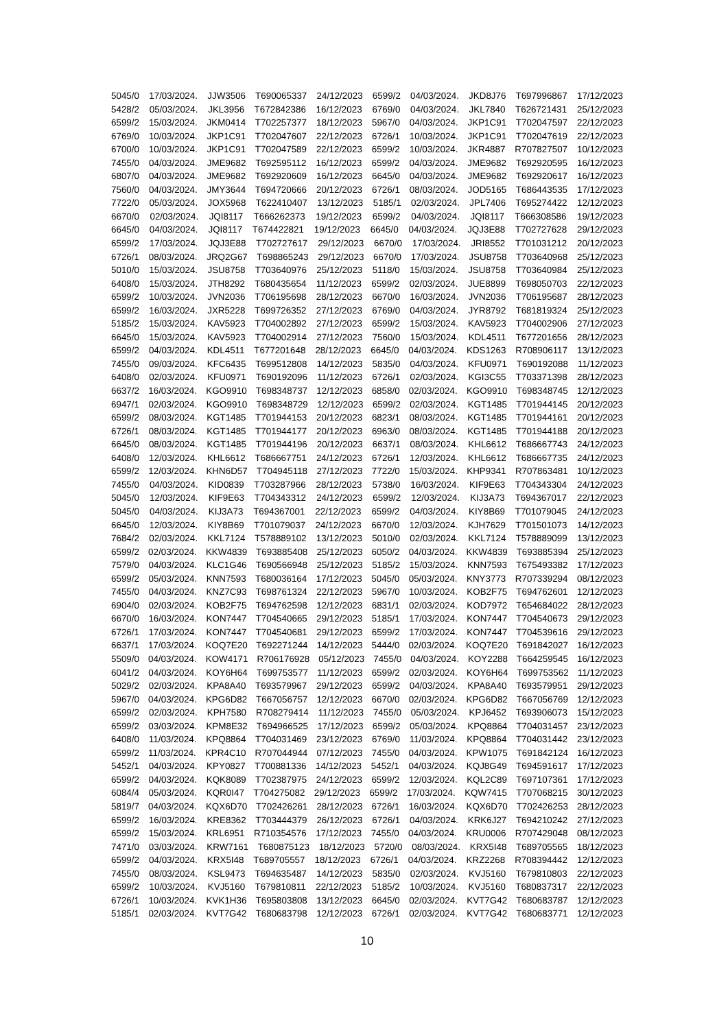5045/0 17/03/2024. JJW3506 T690065337 24/12/2023 6599/2 04/03/2024. JKD8J76 T697996867 17/12/2023
5428/2 05/03/2024. JKL3956 T672842386 16/12/2023 6769/0 04/03/2024. JKL7840 T626721431 25/12/2023
6599/2 15/03/2024. JKM0414 T702257377 18/12/2023 5967/0 04/03/2024. JKP1C91 T702047597 22/12/2023
6769/0 10/03/2024. JKP1C91 T702047607 22/12/2023 6726/1 10/03/2024. JKP1C91 T702047619 22/12/2023
6700/0 10/03/2024. JKP1C91 T702047589 22/12/2023 6599/2 10/03/2024. JKR4887 R707827507 10/12/2023
7455/0 04/03/2024. JME9682 T692595112 16/12/2023 6599/2 04/03/2024. JME9682 T692920595 16/12/2023
6807/0 04/03/2024. JME9682 T692920609 16/12/2023 6645/0 04/03/2024. JME9682 T692920617 16/12/2023
7560/0 04/03/2024. JMY3644 T694720666 20/12/2023 6726/1 08/03/2024. JOD5165 T686443535 17/12/2023
7722/0 05/03/2024. JOX5968 T622410407 13/12/2023 5185/1 02/03/2024. JPL7406 T695274422 12/12/2023
6670/0 02/03/2024. JQI8117 T666262373 19/12/2023 6599/2 04/03/2024. JQI8117 T666308586 19/12/2023
6645/0 04/03/2024. JQI8117 T674422821 19/12/2023 6645/0 04/03/2024. JQJ3E88 T702727628 29/12/2023
6599/2 17/03/2024. JQJ3E88 T702727617 29/12/2023 6670/0 17/03/2024. JRI8552 T701031212 20/12/2023
6726/1 08/03/2024. JRQ2G67 T698865243 29/12/2023 6670/0 17/03/2024. JSU8758 T703640968 25/12/2023
5010/0 15/03/2024. JSU8758 T703640976 25/12/2023 5118/0 15/03/2024. JSU8758 T703640984 25/12/2023
6408/0 15/03/2024. JTH8292 T680435654 11/12/2023 6599/2 02/03/2024. JUE8899 T698050703 22/12/2023
6599/2 10/03/2024. JVN2036 T706195698 28/12/2023 6670/0 16/03/2024. JVN2036 T706195687 28/12/2023
6599/2 16/03/2024. JXR5228 T699726352 27/12/2023 6769/0 04/03/2024. JYR8792 T681819324 25/12/2023
5185/2 15/03/2024. KAV5923 T704002892 27/12/2023 6599/2 15/03/2024. KAV5923 T704002906 27/12/2023
6645/0 15/03/2024. KAV5923 T704002914 27/12/2023 7560/0 15/03/2024. KDL4511 T677201656 28/12/2023
6599/2 04/03/2024. KDL4511 T677201648 28/12/2023 6645/0 04/03/2024. KDS1263 R708906117 13/12/2023
7455/0 09/03/2024. KFC6435 T699512808 14/12/2023 5835/0 04/03/2024. KFU0971 T690192088 11/12/2023
6408/0 02/03/2024. KFU0971 T690192096 11/12/2023 6726/1 02/03/2024. KGI3C55 T703371398 28/12/2023
6637/2 16/03/2024. KGO9910 T698348737 12/12/2023 6858/0 02/03/2024. KGO9910 T698348745 12/12/2023
6947/1 02/03/2024. KGO9910 T698348729 12/12/2023 6599/2 02/03/2024. KGT1485 T701944145 20/12/2023
6599/2 08/03/2024. KGT1485 T701944153 20/12/2023 6823/1 08/03/2024. KGT1485 T701944161 20/12/2023
6726/1 08/03/2024. KGT1485 T701944177 20/12/2023 6963/0 08/03/2024. KGT1485 T701944188 20/12/2023
6645/0 08/03/2024. KGT1485 T701944196 20/12/2023 6637/1 08/03/2024. KHL6612 T686667743 24/12/2023
6408/0 12/03/2024. KHL6612 T686667751 24/12/2023 6726/1 12/03/2024. KHL6612 T686667735 24/12/2023
6599/2 12/03/2024. KHN6D57 T704945118 27/12/2023 7722/0 15/03/2024. KHP9341 R707863481 10/12/2023
7455/0 04/03/2024. KID0839 T703287966 28/12/2023 5738/0 16/03/2024. KIF9E63 T704343304 24/12/2023
5045/0 12/03/2024. KIF9E63 T704343312 24/12/2023 6599/2 12/03/2024. KIJ3A73 T694367017 22/12/2023
5045/0 04/03/2024. KIJ3A73 T694367001 22/12/2023 6599/2 04/03/2024. KIY8B69 T701079045 24/12/2023
6645/0 12/03/2024. KIY8B69 T701079037 24/12/2023 6670/0 12/03/2024. KJH7629 T701501073 14/12/2023
7684/2 02/03/2024. KKL7124 T578889102 13/12/2023 5010/0 02/03/2024. KKL7124 T578889099 13/12/2023
6599/2 02/03/2024. KKW4839 T693885408 25/12/2023 6050/2 04/03/2024. KKW4839 T693885394 25/12/2023
7579/0 04/03/2024. KLC1G46 T690566948 25/12/2023 5185/2 15/03/2024. KNN7593 T675493382 17/12/2023
6599/2 05/03/2024. KNN7593 T680036164 17/12/2023 5045/0 05/03/2024. KNY3773 R707339294 08/12/2023
7455/0 04/03/2024. KNZ7C93 T698761324 22/12/2023 5967/0 10/03/2024. KOB2F75 T694762601 12/12/2023
6904/0 02/03/2024. KOB2F75 T694762598 12/12/2023 6831/1 02/03/2024. KOD7972 T654684022 28/12/2023
6670/0 16/03/2024. KON7447 T704540665 29/12/2023 5185/1 17/03/2024. KON7447 T704540673 29/12/2023
6726/1 17/03/2024. KON7447 T704540681 29/12/2023 6599/2 17/03/2024. KON7447 T704539616 29/12/2023
6637/1 17/03/2024. KOQ7E20 T692271244 14/12/2023 5444/0 02/03/2024. KOQ7E20 T691842027 16/12/2023
5509/0 04/03/2024. KOW4171 R706176928 05/12/2023 7455/0 04/03/2024. KOY2288 T664259545 16/12/2023
6041/2 04/03/2024. KOY6H64 T699753577 11/12/2023 6599/2 02/03/2024. KOY6H64 T699753562 11/12/2023
5029/2 02/03/2024. KPA8A40 T693579967 29/12/2023 6599/2 04/03/2024. KPA8A40 T693579951 29/12/2023
5967/0 04/03/2024. KPG6D82 T667056757 12/12/2023 6670/0 02/03/2024. KPG6D82 T667056769 12/12/2023
6599/2 02/03/2024. KPH7580 R708279414 11/12/2023 7455/0 05/03/2024. KPJ6452 T693906073 15/12/2023
6599/2 03/03/2024. KPM8E32 T694966525 17/12/2023 6599/2 05/03/2024. KPQ8864 T704031457 23/12/2023
6408/0 11/03/2024. KPQ8864 T704031469 23/12/2023 6769/0 11/03/2024. KPQ8864 T704031442 23/12/2023
6599/2 11/03/2024. KPR4C10 R707044944 07/12/2023 7455/0 04/03/2024. KPW1075 T691842124 16/12/2023
5452/1 04/03/2024. KPY0827 T700881336 14/12/2023 5452/1 04/03/2024. KQJ8G49 T694591617 17/12/2023
6599/2 04/03/2024. KQK8089 T702387975 24/12/2023 6599/2 12/03/2024. KQL2C89 T697107361 17/12/2023
6084/4 05/03/2024. KQR0I47 T704275082 29/12/2023 6599/2 17/03/2024. KQW7415 T707068215 30/12/2023
5819/7 04/03/2024. KQX6D70 T702426261 28/12/2023 6726/1 16/03/2024. KQX6D70 T702426253 28/12/2023
6599/2 16/03/2024. KRE8362 T703444379 26/12/2023 6726/1 04/03/2024. KRK6J27 T694210242 27/12/2023
6599/2 15/03/2024. KRL6951 R710354576 17/12/2023 7455/0 04/03/2024. KRU0006 R707429048 08/12/2023
7471/0 03/03/2024. KRW7161 T680875123 18/12/2023 5720/0 08/03/2024. KRX5I48 T689705565 18/12/2023
6599/2 04/03/2024. KRX5I48 T689705557 18/12/2023 6726/1 04/03/2024. KRZ2268 R708394442 12/12/2023
7455/0 08/03/2024. KSL9473 T694635487 14/12/2023 5835/0 02/03/2024. KVJ5160 T679810803 22/12/2023
6599/2 10/03/2024. KVJ5160 T679810811 22/12/2023 5185/2 10/03/2024. KVJ5160 T680837317 22/12/2023
6726/1 10/03/2024. KVK1H36 T695803808 13/12/2023 6645/0 02/03/2024. KVT7G42 T680683787 12/12/2023
5185/1 02/03/2024. KVT7G42 T680683798 12/12/2023 6726/1 02/03/2024. KVT7G42 T680683771 12/12/2023
10